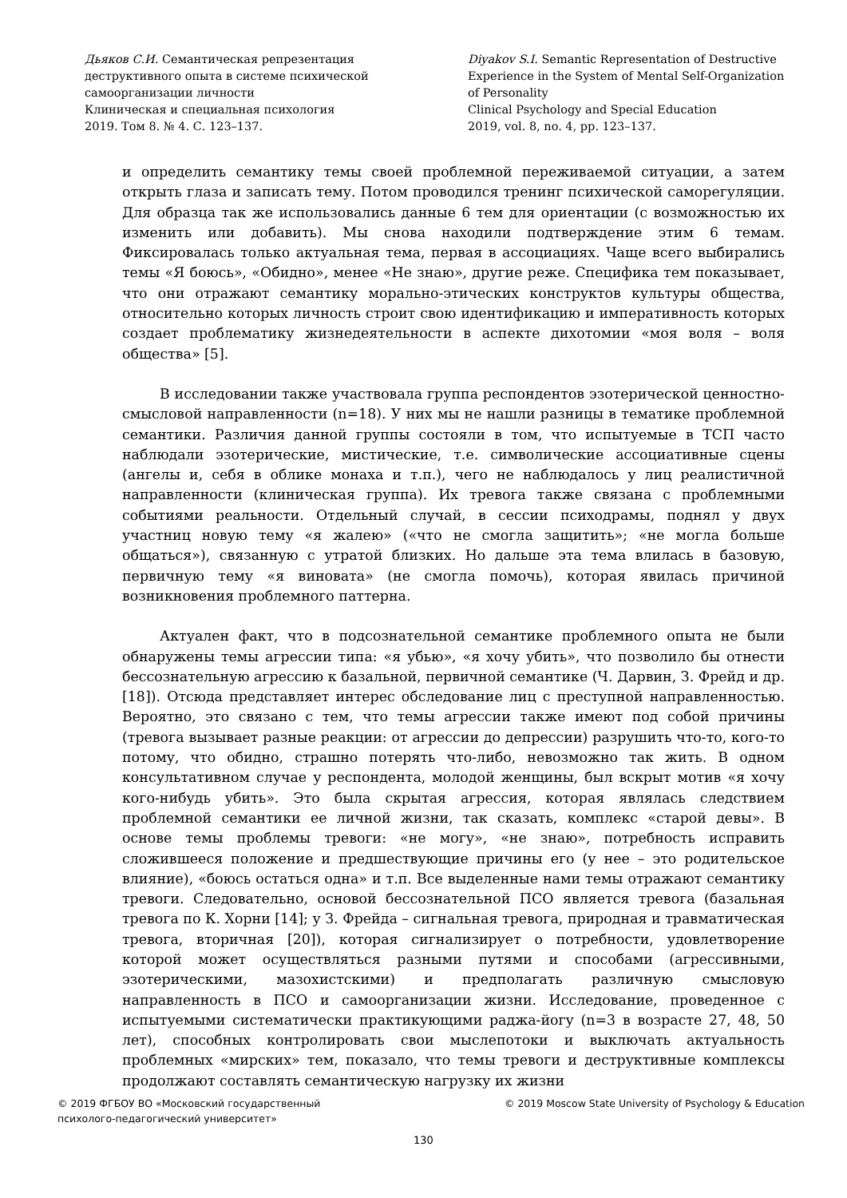Дьяков С.И. Семантическая репрезентация деструктивного опыта в системе психической самоорганизации личности
Клиническая и специальная психология
2019. Том 8. № 4. С. 123–137.
Diyakov S.I. Semantic Representation of Destructive Experience in the System of Mental Self-Organization of Personality
Clinical Psychology and Special Education
2019, vol. 8, no. 4, pp. 123–137.
и определить семантику темы своей проблемной переживаемой ситуации, а затем открыть глаза и записать тему. Потом проводился тренинг психической саморегуляции. Для образца так же использовались данные 6 тем для ориентации (с возможностью их изменить или добавить). Мы снова находили подтверждение этим 6 темам. Фиксировалась только актуальная тема, первая в ассоциациях. Чаще всего выбирались темы «Я боюсь», «Обидно», менее «Не знаю», другие реже. Специфика тем показывает, что они отражают семантику морально-этических конструктов культуры общества, относительно которых личность строит свою идентификацию и императивность которых создает проблематику жизнедеятельности в аспекте дихотомии «моя воля – воля общества» [5].
В исследовании также участвовала группа респондентов эзотерической ценностно-смысловой направленности (n=18). У них мы не нашли разницы в тематике проблемной семантики. Различия данной группы состояли в том, что испытуемые в ТСП часто наблюдали эзотерические, мистические, т.е. символические ассоциативные сцены (ангелы и, себя в облике монаха и т.п.), чего не наблюдалось у лиц реалистичной направленности (клиническая группа). Их тревога также связана с проблемными событиями реальности. Отдельный случай, в сессии психодрамы, поднял у двух участниц новую тему «я жалею» («что не смогла защитить»; «не могла больше общаться»), связанную с утратой близких. Но дальше эта тема влилась в базовую, первичную тему «я виновата» (не смогла помочь), которая явилась причиной возникновения проблемного паттерна.
Актуален факт, что в подсознательной семантике проблемного опыта не были обнаружены темы агрессии типа: «я убью», «я хочу убить», что позволило бы отнести бессознательную агрессию к базальной, первичной семантике (Ч. Дарвин, З. Фрейд и др. [18]). Отсюда представляет интерес обследование лиц с преступной направленностью. Вероятно, это связано с тем, что темы агрессии также имеют под собой причины (тревога вызывает разные реакции: от агрессии до депрессии) разрушить что-то, кого-то потому, что обидно, страшно потерять что-либо, невозможно так жить. В одном консультативном случае у респондента, молодой женщины, был вскрыт мотив «я хочу кого-нибудь убить». Это была скрытая агрессия, которая являлась следствием проблемной семантики ее личной жизни, так сказать, комплекс «старой девы». В основе темы проблемы тревоги: «не могу», «не знаю», потребность исправить сложившееся положение и предшествующие причины его (у нее – это родительское влияние), «боюсь остаться одна» и т.п. Все выделенные нами темы отражают семантику тревоги. Следовательно, основой бессознательной ПСО является тревога (базальная тревога по К. Хорни [14]; у З. Фрейда – сигнальная тревога, природная и травматическая тревога, вторичная [20]), которая сигнализирует о потребности, удовлетворение которой может осуществляться разными путями и способами (агрессивными, эзотерическими, мазохистскими) и предполагать различную смысловую направленность в ПСО и самоорганизации жизни. Исследование, проведенное с испытуемыми систематически практикующими раджа-йогу (n=3 в возрасте 27, 48, 50 лет), способных контролировать свои мыслепотоки и выключать актуальность проблемных «мирских» тем, показало, что темы тревоги и деструктивные комплексы продолжают составлять семантическую нагрузку их жизни
© 2019 ФГБОУ ВО «Московский государственный
психолого-педагогический университет»
© 2019 Moscow State University of Psychology & Education
130